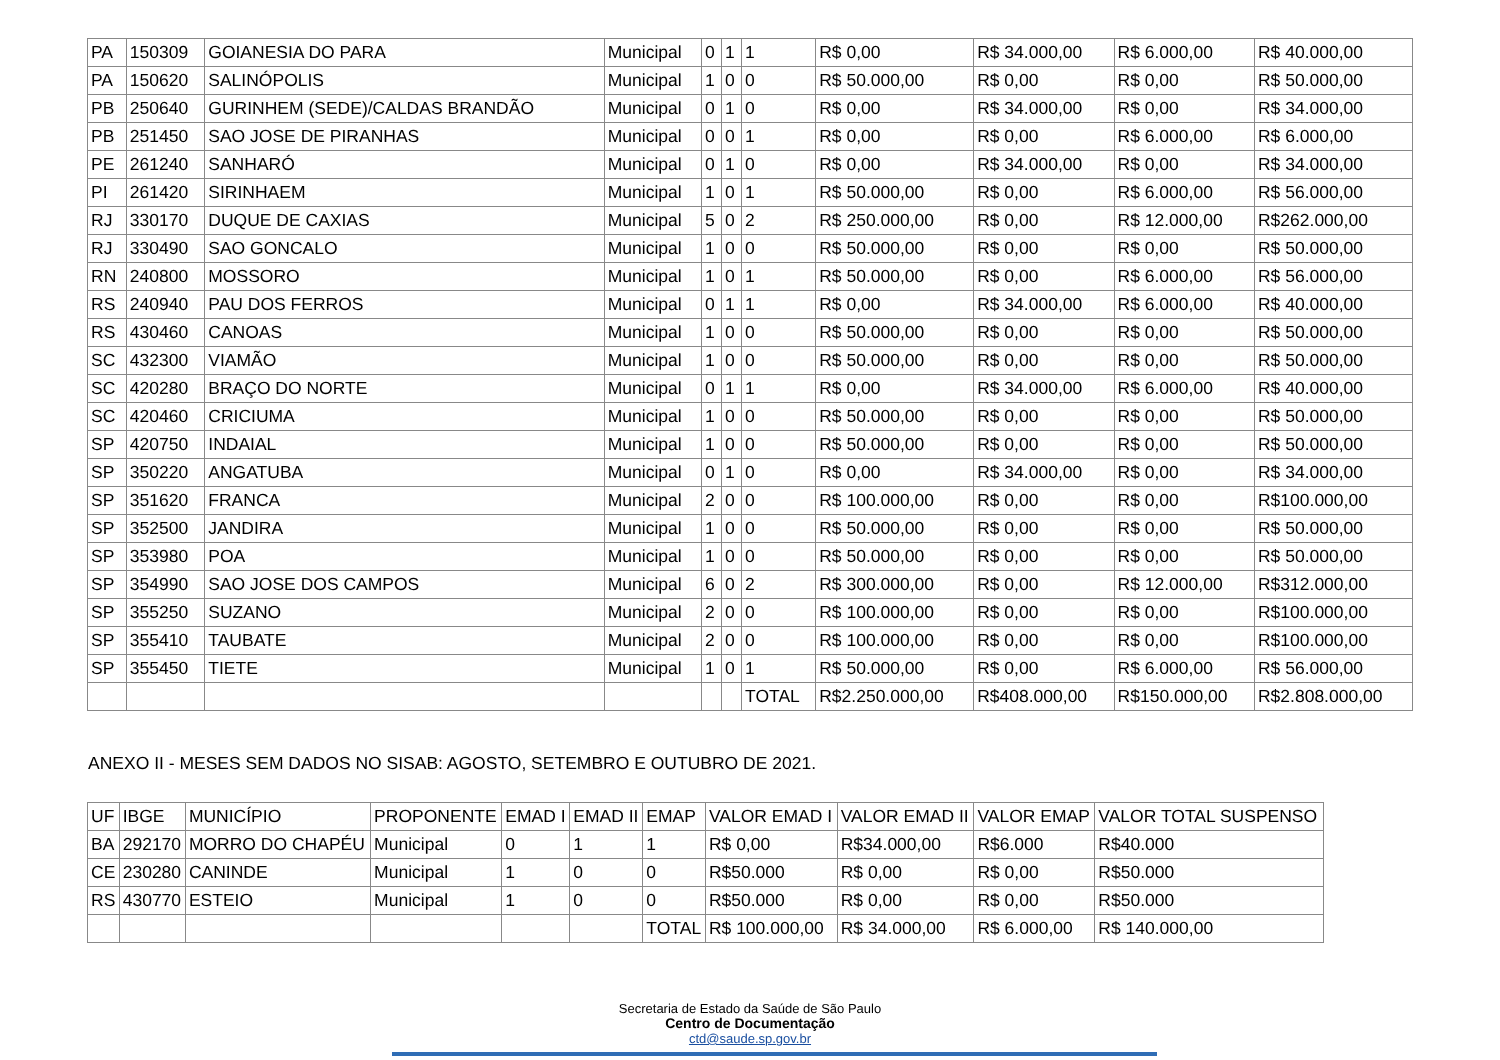| PA | 150309 | GOIANESIA DO PARA | Municipal | 0 | 1 | 1 | R$ 0,00 | R$ 34.000,00 | R$ 6.000,00 | R$ 40.000,00 |
| PA | 150620 | SALINÓPOLIS | Municipal | 1 | 0 | 0 | R$ 50.000,00 | R$ 0,00 | R$ 0,00 | R$ 50.000,00 |
| PB | 250640 | GURINHEM (SEDE)/CALDAS BRANDÃO | Municipal | 0 | 1 | 0 | R$ 0,00 | R$ 34.000,00 | R$ 0,00 | R$ 34.000,00 |
| PB | 251450 | SAO JOSE DE PIRANHAS | Municipal | 0 | 0 | 1 | R$ 0,00 | R$ 0,00 | R$ 6.000,00 | R$ 6.000,00 |
| PE | 261240 | SANHARÓ | Municipal | 0 | 1 | 0 | R$ 0,00 | R$ 34.000,00 | R$ 0,00 | R$ 34.000,00 |
| PI | 261420 | SIRINHAEM | Municipal | 1 | 0 | 1 | R$ 50.000,00 | R$ 0,00 | R$ 6.000,00 | R$ 56.000,00 |
| RJ | 330170 | DUQUE DE CAXIAS | Municipal | 5 | 0 | 2 | R$ 250.000,00 | R$ 0,00 | R$ 12.000,00 | R$262.000,00 |
| RJ | 330490 | SAO GONCALO | Municipal | 1 | 0 | 0 | R$ 50.000,00 | R$ 0,00 | R$ 0,00 | R$ 50.000,00 |
| RN | 240800 | MOSSORO | Municipal | 1 | 0 | 1 | R$ 50.000,00 | R$ 0,00 | R$ 6.000,00 | R$ 56.000,00 |
| RS | 240940 | PAU DOS FERROS | Municipal | 0 | 1 | 1 | R$ 0,00 | R$ 34.000,00 | R$ 6.000,00 | R$ 40.000,00 |
| RS | 430460 | CANOAS | Municipal | 1 | 0 | 0 | R$ 50.000,00 | R$ 0,00 | R$ 0,00 | R$ 50.000,00 |
| SC | 432300 | VIAMÃO | Municipal | 1 | 0 | 0 | R$ 50.000,00 | R$ 0,00 | R$ 0,00 | R$ 50.000,00 |
| SC | 420280 | BRAÇO DO NORTE | Municipal | 0 | 1 | 1 | R$ 0,00 | R$ 34.000,00 | R$ 6.000,00 | R$ 40.000,00 |
| SC | 420460 | CRICIUMA | Municipal | 1 | 0 | 0 | R$ 50.000,00 | R$ 0,00 | R$ 0,00 | R$ 50.000,00 |
| SP | 420750 | INDAIAL | Municipal | 1 | 0 | 0 | R$ 50.000,00 | R$ 0,00 | R$ 0,00 | R$ 50.000,00 |
| SP | 350220 | ANGATUBA | Municipal | 0 | 1 | 0 | R$ 0,00 | R$ 34.000,00 | R$ 0,00 | R$ 34.000,00 |
| SP | 351620 | FRANCA | Municipal | 2 | 0 | 0 | R$ 100.000,00 | R$ 0,00 | R$ 0,00 | R$100.000,00 |
| SP | 352500 | JANDIRA | Municipal | 1 | 0 | 0 | R$ 50.000,00 | R$ 0,00 | R$ 0,00 | R$ 50.000,00 |
| SP | 353980 | POA | Municipal | 1 | 0 | 0 | R$ 50.000,00 | R$ 0,00 | R$ 0,00 | R$ 50.000,00 |
| SP | 354990 | SAO JOSE DOS CAMPOS | Municipal | 6 | 0 | 2 | R$ 300.000,00 | R$ 0,00 | R$ 12.000,00 | R$312.000,00 |
| SP | 355250 | SUZANO | Municipal | 2 | 0 | 0 | R$ 100.000,00 | R$ 0,00 | R$ 0,00 | R$100.000,00 |
| SP | 355410 | TAUBATE | Municipal | 2 | 0 | 0 | R$ 100.000,00 | R$ 0,00 | R$ 0,00 | R$100.000,00 |
| SP | 355450 | TIETE | Municipal | 1 | 0 | 1 | R$ 50.000,00 | R$ 0,00 | R$ 6.000,00 | R$ 56.000,00 |
| | | | | | | TOTAL | R$2.250.000,00 | R$408.000,00 | R$150.000,00 | R$2.808.000,00 |
ANEXO II - MESES SEM DADOS NO SISAB: AGOSTO, SETEMBRO E OUTUBRO DE 2021.
| UF | IBGE | MUNICÍPIO | PROPONENTE | EMAD I | EMAD II | EMAP | VALOR EMAD I | VALOR EMAD II | VALOR EMAP | VALOR TOTAL SUSPENSO |
| --- | --- | --- | --- | --- | --- | --- | --- | --- | --- | --- |
| BA | 292170 | MORRO DO CHAPÉU | Municipal | 0 | 1 | 1 | R$ 0,00 | R$34.000,00 | R$6.000 | R$40.000 |
| CE | 230280 | CANINDE | Municipal | 1 | 0 | 0 | R$50.000 | R$ 0,00 | R$ 0,00 | R$50.000 |
| RS | 430770 | ESTEIO | Municipal | 1 | 0 | 0 | R$50.000 | R$ 0,00 | R$ 0,00 | R$50.000 |
| | | | | | | TOTAL | R$ 100.000,00 | R$ 34.000,00 | R$ 6.000,00 | R$ 140.000,00 |
Secretaria de Estado da Saúde de São Paulo
Centro de Documentação
ctd@saude.sp.gov.br